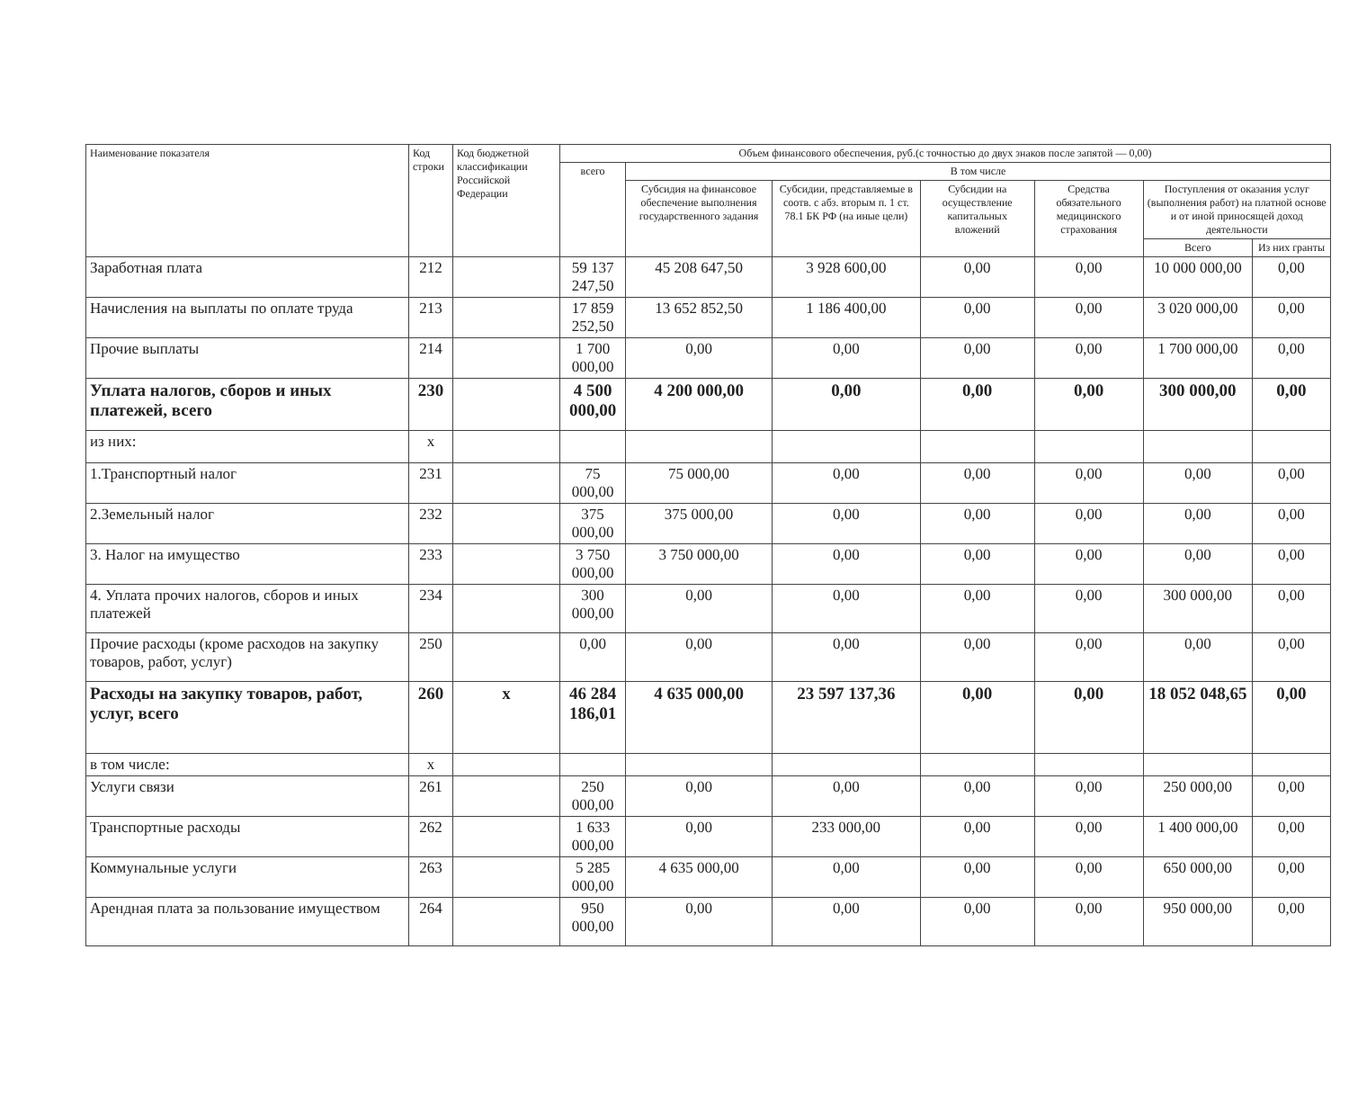| Наименование показателя | Код строки | Код бюджетной классификации Российской Федерации | Объем финансового обеспечения, руб.(с точностью до двух знаков после запятой — 0,00) | | | | | | |
| --- | --- | --- | --- | --- | --- | --- | --- | --- | --- |
| | | | всего | В том числе | | | | | |
| | | | | Субсидия на финансовое обеспечение выполнения государственного задания | Субсидии, представляемые в соотв. с абз. вторым п. 1 ст. 78.1 БК РФ (на иные цели) | Субсидии на осуществление капитальных вложений | Средства обязательного медицинского страхования | Поступления от оказания услуг (выполнения работ) на платной основе и от иной приносящей доход деятельности | |
| | | | | | | | | Всего | Из них гранты |
| Заработная плата | 212 | | 59 137 247,50 | 45 208 647,50 | 3 928 600,00 | 0,00 | 0,00 | 10 000 000,00 | 0,00 |
| Начисления на выплаты по оплате труда | 213 | | 17 859 252,50 | 13 652 852,50 | 1 186 400,00 | 0,00 | 0,00 | 3 020 000,00 | 0,00 |
| Прочие выплаты | 214 | | 1 700 000,00 | 0,00 | 0,00 | 0,00 | 0,00 | 1 700 000,00 | 0,00 |
| Уплата налогов, сборов и иных платежей, всего | 230 | | 4 500 000,00 | 4 200 000,00 | 0,00 | 0,00 | 0,00 | 300 000,00 | 0,00 |
| из них: | x | | | | | | | | |
| 1.Транспортный налог | 231 | | 75 000,00 | 75 000,00 | 0,00 | 0,00 | 0,00 | 0,00 | 0,00 |
| 2.Земельный налог | 232 | | 375 000,00 | 375 000,00 | 0,00 | 0,00 | 0,00 | 0,00 | 0,00 |
| 3. Налог на имущество | 233 | | 3 750 000,00 | 3 750 000,00 | 0,00 | 0,00 | 0,00 | 0,00 | 0,00 |
| 4. Уплата прочих налогов, сборов и иных платежей | 234 | | 300 000,00 | 0,00 | 0,00 | 0,00 | 0,00 | 300 000,00 | 0,00 |
| Прочие расходы (кроме расходов на закупку товаров, работ, услуг) | 250 | | 0,00 | 0,00 | 0,00 | 0,00 | 0,00 | 0,00 | 0,00 |
| Расходы на закупку товаров, работ, услуг, всего | 260 | x | 46 284 186,01 | 4 635 000,00 | 23 597 137,36 | 0,00 | 0,00 | 18 052 048,65 | 0,00 |
| в том числе: | x | | | | | | | | |
| Услуги связи | 261 | | 250 000,00 | 0,00 | 0,00 | 0,00 | 0,00 | 250 000,00 | 0,00 |
| Транспортные расходы | 262 | | 1 633 000,00 | 0,00 | 233 000,00 | 0,00 | 0,00 | 1 400 000,00 | 0,00 |
| Коммунальные услуги | 263 | | 5 285 000,00 | 4 635 000,00 | 0,00 | 0,00 | 0,00 | 650 000,00 | 0,00 |
| Арендная плата за пользование имуществом | 264 | | 950 000,00 | 0,00 | 0,00 | 0,00 | 0,00 | 950 000,00 | 0,00 |